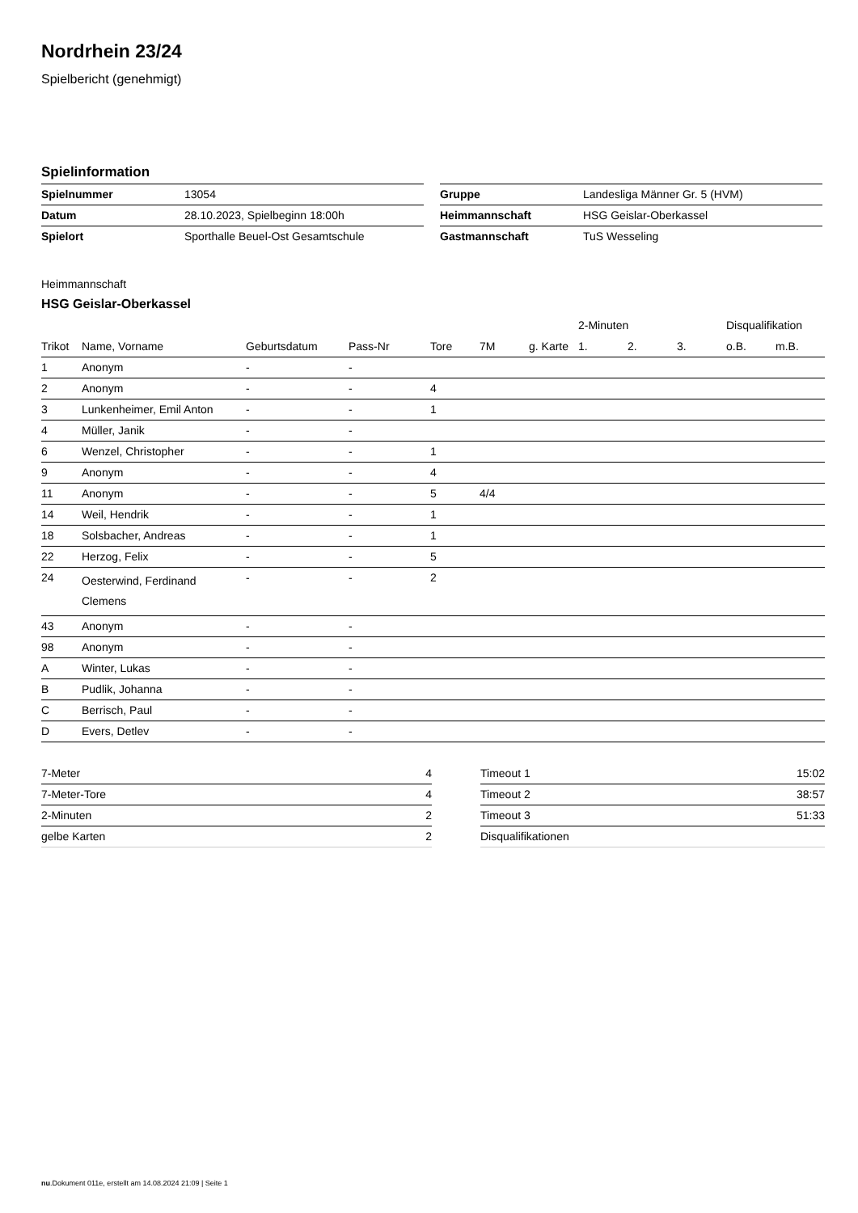Nordrhein 23/24
Spielbericht (genehmigt)
Spielinformation
| Spielnummer | 13054 |
| Datum | 28.10.2023, Spielbeginn 18:00h |
| Spielort | Sporthalle Beuel-Ost Gesamtschule |
| Gruppe | Landesliga Männer Gr. 5 (HVM) |
| Heimmannschaft | HSG Geislar-Oberkassel |
| Gastmannschaft | TuS Wesseling |
Heimmannschaft
HSG Geislar-Oberkassel
| | | | | | | | 2-Minuten | | | Disqualifikation | |
| --- | --- | --- | --- | --- | --- | --- | --- | --- | --- | --- | --- |
| Trikot | Name, Vorname | Geburtsdatum | Pass-Nr | Tore | 7M | g. Karte | 1. | 2. | 3. | o.B. | m.B. |
| 1 | Anonym | - | - | | | | | | | | |
| 2 | Anonym | - | - | 4 | | | | | | | |
| 3 | Lunkenheimer, Emil Anton | - | - | 1 | | | | | | | |
| 4 | Müller, Janik | - | - | | | | | | | | |
| 6 | Wenzel, Christopher | - | - | 1 | | | | | | | |
| 9 | Anonym | - | - | 4 | | | | | | | |
| 11 | Anonym | - | - | 5 | 4/4 | | | | | | |
| 14 | Weil, Hendrik | - | - | 1 | | | | | | | |
| 18 | Solsbacher, Andreas | - | - | 1 | | | | | | | |
| 22 | Herzog, Felix | - | - | 5 | | | | | | | |
| 24 | Oesterwind, Ferdinand Clemens | - | - | 2 | | | | | | | |
| 43 | Anonym | - | - | | | | | | | | |
| 98 | Anonym | - | - | | | | | | | | |
| A | Winter, Lukas | - | - | | | | | | | | |
| B | Pudlik, Johanna | - | - | | | | | | | | |
| C | Berrisch, Paul | - | - | | | | | | | | |
| D | Evers, Detlev | - | - | | | | | | | | |
| 7-Meter | 4 |
| 7-Meter-Tore | 4 |
| 2-Minuten | 2 |
| gelbe Karten | 2 |
| Timeout 1 | 15:02 |
| Timeout 2 | 38:57 |
| Timeout 3 | 51:33 |
| Disqualifikationen | |
nu.Dokument 011e, erstellt am 14.08.2024 21:09 | Seite 1